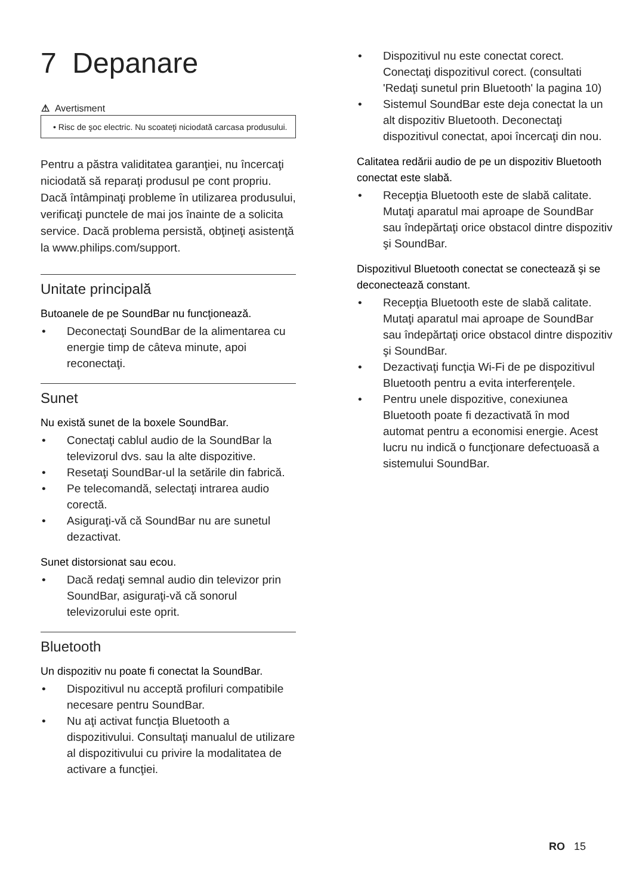7 Depanare
⚠ Avertisment
• Risc de şoc electric. Nu scoateţi niciodată carcasa produsului.
Pentru a păstra validitatea garanţiei, nu încercaţi niciodată să reparaţi produsul pe cont propriu. Dacă întâmpinaţi probleme în utilizarea produsului, verificaţi punctele de mai jos înainte de a solicita service. Dacă problema persistă, obţineţi asistenţă la www.philips.com/support.
Unitate principală
Butoanele de pe SoundBar nu funcţionează.
• Deconectaţi SoundBar de la alimentarea cu energie timp de câteva minute, apoi reconectaţi.
Sunet
Nu există sunet de la boxele SoundBar.
• Conectaţi cablul audio de la SoundBar la televizorul dvs. sau la alte dispozitive.
• Resetaţi SoundBar-ul la setările din fabrică.
• Pe telecomandă, selectaţi intrarea audio corectă.
• Asiguraţi-vă că SoundBar nu are sunetul dezactivat.
Sunet distorsionat sau ecou.
• Dacă redaţi semnal audio din televizor prin SoundBar, asiguraţi-vă că sonorul televizorului este oprit.
Bluetooth
Un dispozitiv nu poate fi conectat la SoundBar.
• Dispozitivul nu acceptă profiluri compatibile necesare pentru SoundBar.
• Nu aţi activat funcţia Bluetooth a dispozitivului. Consultaţi manualul de utilizare al dispozitivului cu privire la modalitatea de activare a funcţiei.
• Dispozitivul nu este conectat corect. Conectaţi dispozitivul corect. (consultati 'Redaţi sunetul prin Bluetooth' la pagina 10)
• Sistemul SoundBar este deja conectat la un alt dispozitiv Bluetooth. Deconectaţi dispozitivul conectat, apoi încercaţi din nou.
Calitatea redării audio de pe un dispozitiv Bluetooth conectat este slabă.
• Recepţia Bluetooth este de slabă calitate. Mutaţi aparatul mai aproape de SoundBar sau îndepărtaţi orice obstacol dintre dispozitiv şi SoundBar.
Dispozitivul Bluetooth conectat se conectează şi se deconectează constant.
• Recepţia Bluetooth este de slabă calitate. Mutaţi aparatul mai aproape de SoundBar sau îndepărtaţi orice obstacol dintre dispozitiv şi SoundBar.
• Dezactivaţi funcţia Wi-Fi de pe dispozitivul Bluetooth pentru a evita interferenţele.
• Pentru unele dispozitive, conexiunea Bluetooth poate fi dezactivată în mod automat pentru a economisi energie. Acest lucru nu indică o funcţionare defectuoasă a sistemului SoundBar.
RO 15